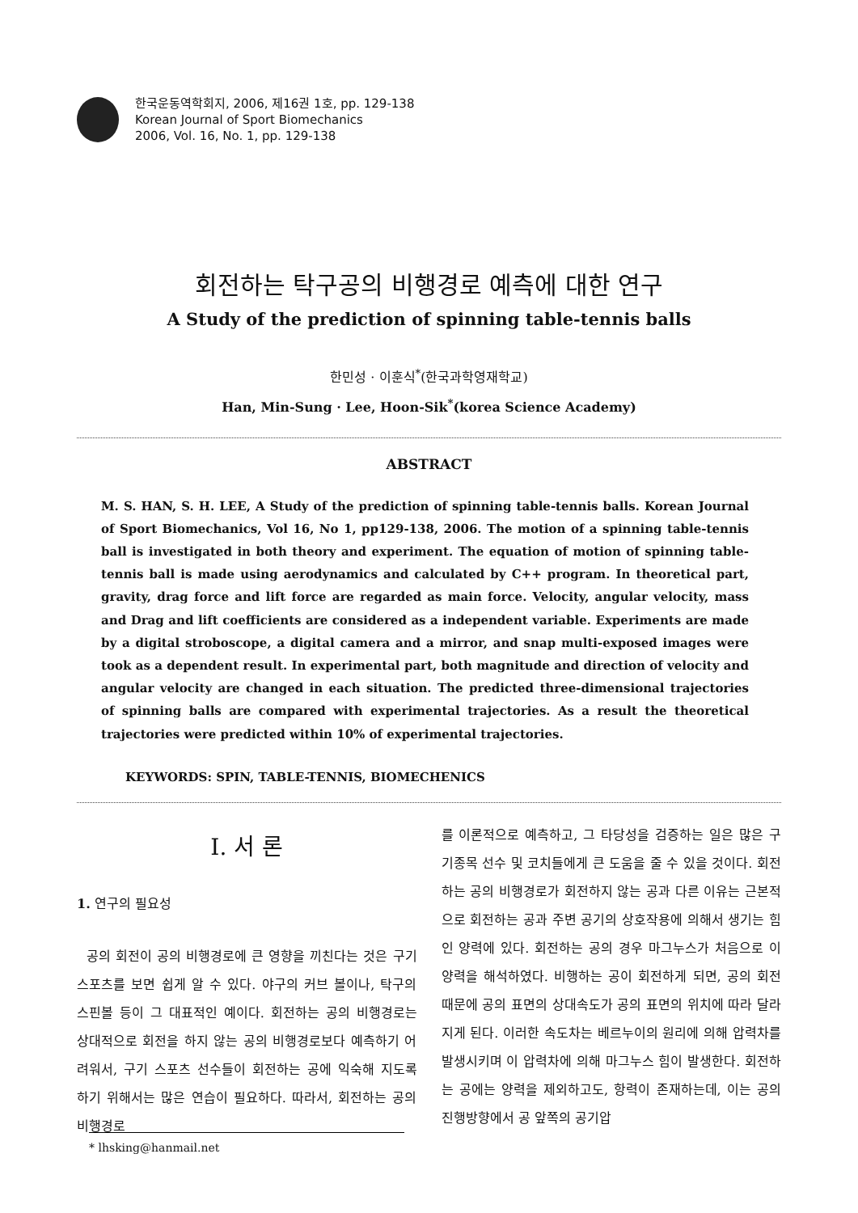한국운동역학회지, 2006, 제16권 1호, pp. 129-138
Korean Journal of Sport Biomechanics
2006, Vol. 16, No. 1, pp. 129-138
회전하는 탁구공의 비행경로 예측에 대한 연구
A Study of the prediction of spinning table-tennis balls
한민성 · 이훈식<sup>*</sup>(한국과학영재학교)
Han, Min-Sung · Lee, Hoon-Sik<sup>*</sup>(korea Science Academy)
ABSTRACT
M. S. HAN, S. H. LEE, A Study of the prediction of spinning table-tennis balls. Korean Journal of Sport Biomechanics, Vol 16, No 1, pp129-138, 2006. The motion of a spinning table-tennis ball is investigated in both theory and experiment. The equation of motion of spinning table-tennis ball is made using aerodynamics and calculated by C++ program. In theoretical part, gravity, drag force and lift force are regarded as main force. Velocity, angular velocity, mass and Drag and lift coefficients are considered as a independent variable. Experiments are made by a digital stroboscope, a digital camera and a mirror, and snap multi-exposed images were took as a dependent result. In experimental part, both magnitude and direction of velocity and angular velocity are changed in each situation. The predicted three-dimensional trajectories of spinning balls are compared with experimental trajectories. As a result the theoretical trajectories were predicted within 10% of experimental trajectories.
KEYWORDS: SPIN, TABLE-TENNIS, BIOMECHENICS
Ⅰ. 서 론
1. 연구의 필요성
공의 회전이 공의 비행경로에 큰 영향을 끼친다는 것은 구기 스포츠를 보면 쉽게 알 수 있다. 야구의 커브 볼이나, 탁구의 스핀볼 등이 그 대표적인 예이다. 회전하는 공의 비행경로는 상대적으로 회전을 하지 않는 공의 비행경로보다 예측하기 어려워서, 구기 스포츠 선수들이 회전하는 공에 익숙해 지도록 하기 위해서는 많은 연습이 필요하다. 따라서, 회전하는 공의 비행경로
를 이론적으로 예측하고, 그 타당성을 검증하는 일은 많은 구기종목 선수 및 코치들에게 큰 도움을 줄 수 있을 것이다. 회전하는 공의 비행경로가 회전하지 않는 공과 다른 이유는 근본적으로 회전하는 공과 주변 공기의 상호작용에 의해서 생기는 힘인 양력에 있다. 회전하는 공의 경우 마그누스가 처음으로 이 양력을 해석하였다. 비행하는 공이 회전하게 되면, 공의 회전 때문에 공의 표면의 상대속도가 공의 표면의 위치에 따라 달라지게 된다. 이러한 속도차는 베르누이의 원리에 의해 압력차를 발생시키며 이 압력차에 의해 마그누스 힘이 발생한다. 회전하는 공에는 양력을 제외하고도, 항력이 존재하는데, 이는 공의 진행방향에서 공 앞쪽의 공기압
* lhsking@hanmail.net